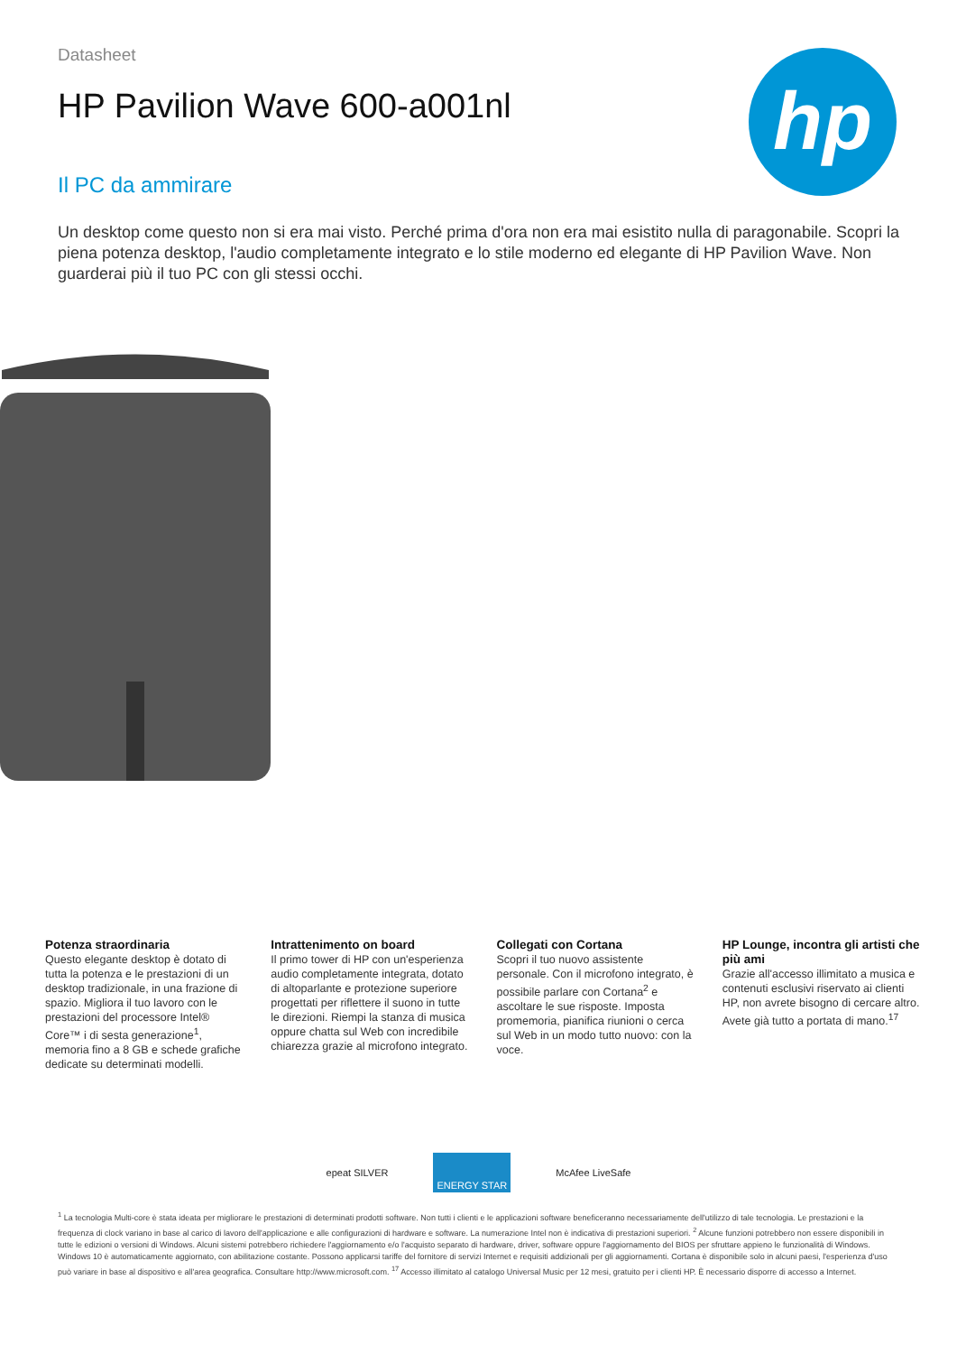Datasheet
HP Pavilion Wave 600-a001nl
Il PC da ammirare
hp
Un desktop come questo non si era mai visto. Perché prima d'ora non era mai esistito nulla di paragonabile. Scopri la piena potenza desktop, l'audio completamente integrato e lo stile moderno ed elegante di HP Pavilion Wave. Non guarderai più il tuo PC con gli stessi occhi.
Potenza straordinaria
Questo elegante desktop è dotato di tutta la potenza e le prestazioni di un desktop tradizionale, in una frazione di spazio. Migliora il tuo lavoro con le prestazioni del processore Intel® Core™ i di sesta generazione<sup>1</sup>, memoria fino a 8 GB e schede grafiche dedicate su determinati modelli.
Intrattenimento on board
Il primo tower di HP con un'esperienza audio completamente integrata, dotato di altoparlante e protezione superiore progettati per riflettere il suono in tutte le direzioni. Riempi la stanza di musica oppure chatta sul Web con incredibile chiarezza grazie al microfono integrato.
Collegati con Cortana
Scopri il tuo nuovo assistente personale. Con il microfono integrato, è possibile parlare con Cortana<sup>2</sup> e ascoltare le sue risposte. Imposta promemoria, pianifica riunioni o cerca sul Web in un modo tutto nuovo: con la voce.
HP Lounge, incontra gli artisti che più ami
Grazie all'accesso illimitato a musica e contenuti esclusivi riservato ai clienti HP, non avrete bisogno di cercare altro. Avete già tutto a portata di mano.<sup>17</sup>
epeat SILVER ENERGY STAR McAfee LiveSafe
<sup>1</sup> La tecnologia Multi-core è stata ideata per migliorare le prestazioni di determinati prodotti software. Non tutti i clienti e le applicazioni software beneficeranno necessariamente dell'utilizzo di tale tecnologia. Le prestazioni e la frequenza di clock variano in base al carico di lavoro dell'applicazione e alle configurazioni di hardware e software. La numerazione Intel non è indicativa di prestazioni superiori. <sup>2</sup> Alcune funzioni potrebbero non essere disponibili in tutte le edizioni o versioni di Windows. Alcuni sistemi potrebbero richiedere l'aggiornamento e/o l'acquisto separato di hardware, driver, software oppure l'aggiornamento del BIOS per sfruttare appieno le funzionalità di Windows. Windows 10 è automaticamente aggiornato, con abilitazione costante. Possono applicarsi tariffe del fornitore di servizi Internet e requisiti addizionali per gli aggiornamenti. Cortana è disponibile solo in alcuni paesi, l'esperienza d'uso può variare in base al dispositivo e all'area geografica. Consultare http://www.microsoft.com. <sup>17</sup> Accesso illimitato al catalogo Universal Music per 12 mesi, gratuito per i clienti HP. È necessario disporre di accesso a Internet.